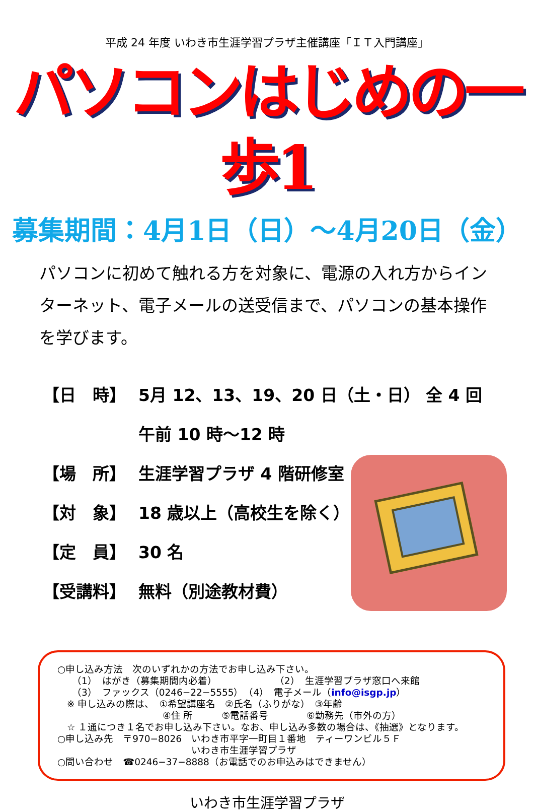平成 24 年度 いわき市生涯学習プラザ主催講座「ＩＴ入門講座」
パソコンはじめの一歩1
募集期間：4月1日（日）～4月20日（金）
パソコンに初めて触れる方を対象に、電源の入れ方からインターネット、電子メールの送受信まで、パソコンの基本操作を学びます。
【日　時】 5月 12、13、19、20 日（土・日） 全 4 回
午前 10 時～12 時
【場　所】 生涯学習プラザ 4 階研修室
【対　象】 18 歳以上（高校生を除く）
【定　員】 30 名
【受講料】 無料（別途教材費）
○申し込み方法　次のいずれかの方法でお申し込み下さい。
　　（1）　はがき（募集期間内必着）　　　　　　　（2）　生涯学習プラザ窓口へ来館
　　（3）　ファックス（0246−22−5555）　（4）　電子メール（info@isgp.jp）
　※ 申し込みの際は、　①希望講座名　②氏名（ふりがな）　③年齢
　　　　　　　　　　　④住 所　　　⑤電話番号　　　　⑥勤務先（市外の方）
　☆ １通につき１名でお申し込み下さい。なお、申し込み多数の場合は、《抽選》となります。
○申し込み先　〒970−8026　いわき市平字一町目１番地　ティーワンビル５Ｆ
　　　　　　　　　　　　　　いわき市生涯学習プラザ
○問い合わせ　☎0246−37−8888（お電話でのお申込みはできません）
いわき市生涯学習プラザ